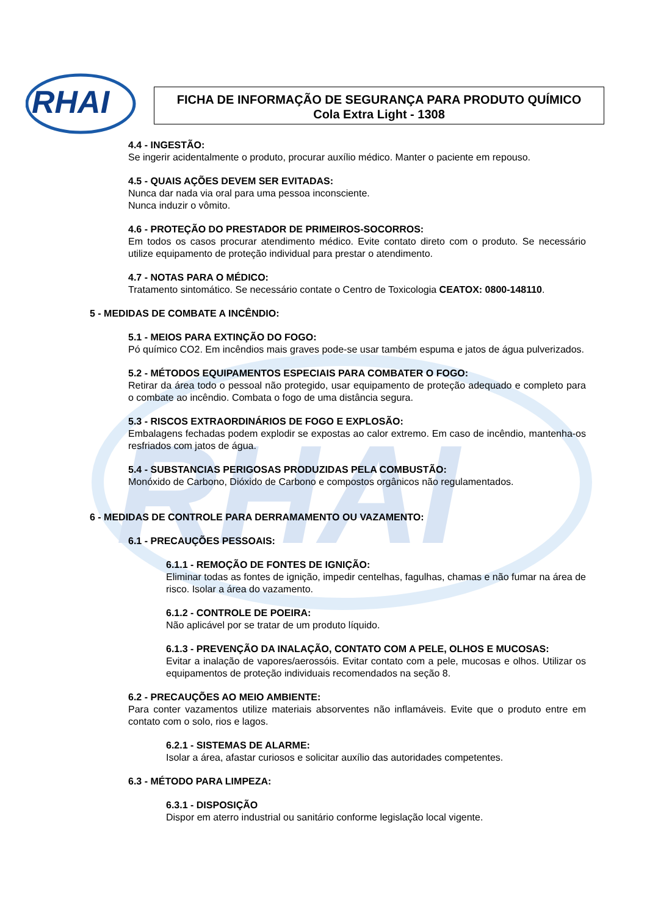RHAI
RHAI
FICHA DE INFORMAÇÃO DE SEGURANÇA PARA PRODUTO QUÍMICO
Cola Extra Light - 1308
4.4 - INGESTÃO:
Se ingerir acidentalmente o produto, procurar auxílio médico. Manter o paciente em repouso.
4.5 - QUAIS AÇÕES DEVEM SER EVITADAS:
Nunca dar nada via oral para uma pessoa inconsciente.
Nunca induzir o vômito.
4.6 - PROTEÇÃO DO PRESTADOR DE PRIMEIROS-SOCORROS:
Em todos os casos procurar atendimento médico. Evite contato direto com o produto. Se necessário utilize equipamento de proteção individual para prestar o atendimento.
4.7 - NOTAS PARA O MÉDICO:
Tratamento sintomático. Se necessário contate o Centro de Toxicologia CEATOX: 0800-148110.
5 - MEDIDAS DE COMBATE A INCÊNDIO:
5.1 - MEIOS PARA EXTINÇÃO DO FOGO:
Pó químico CO2. Em incêndios mais graves pode-se usar também espuma e jatos de água pulverizados.
5.2 - MÉTODOS EQUIPAMENTOS ESPECIAIS PARA COMBATER O FOGO:
Retirar da área todo o pessoal não protegido, usar equipamento de proteção adequado e completo para o combate ao incêndio. Combata o fogo de uma distância segura.
5.3 - RISCOS EXTRAORDINÁRIOS DE FOGO E EXPLOSÃO:
Embalagens fechadas podem explodir se expostas ao calor extremo. Em caso de incêndio, mantenha-os resfriados com jatos de água.
5.4 - SUBSTANCIAS PERIGOSAS PRODUZIDAS PELA COMBUSTÃO:
Monóxido de Carbono, Dióxido de Carbono e compostos orgânicos não regulamentados.
6 - MEDIDAS DE CONTROLE PARA DERRAMAMENTO OU VAZAMENTO:
6.1 - PRECAUÇÕES PESSOAIS:
6.1.1 - REMOÇÃO DE FONTES DE IGNIÇÃO:
Eliminar todas as fontes de ignição, impedir centelhas, fagulhas, chamas e não fumar na área de risco. Isolar a área do vazamento.
6.1.2 - CONTROLE DE POEIRA:
Não aplicável por se tratar de um produto líquido.
6.1.3 - PREVENÇÃO DA INALAÇÃO, CONTATO COM A PELE, OLHOS E MUCOSAS:
Evitar a inalação de vapores/aerossóis. Evitar contato com a pele, mucosas e olhos. Utilizar os equipamentos de proteção individuais recomendados na seção 8.
6.2 - PRECAUÇÕES AO MEIO AMBIENTE:
Para conter vazamentos utilize materiais absorventes não inflamáveis. Evite que o produto entre em contato com o solo, rios e lagos.
6.2.1 - SISTEMAS DE ALARME:
Isolar a área, afastar curiosos e solicitar auxílio das autoridades competentes.
6.3 - MÉTODO PARA LIMPEZA:
6.3.1 - DISPOSIÇÃO
Dispor em aterro industrial ou sanitário conforme legislação local vigente.